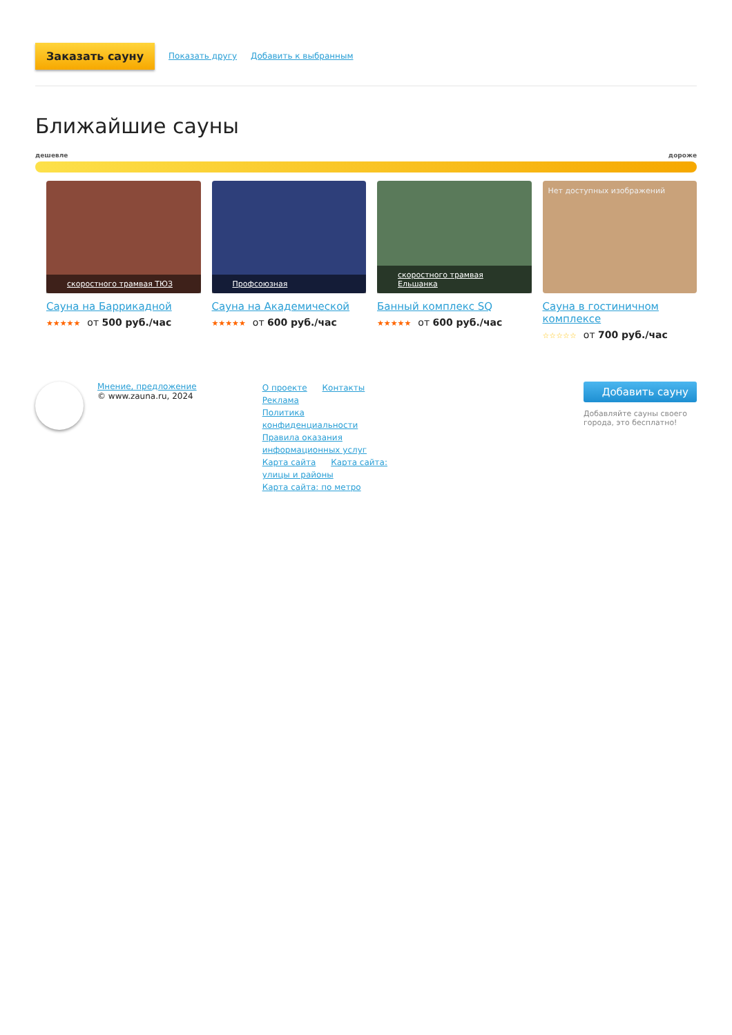Заказать сауну Показать другу Добавить к выбранным
Ближайшие сауны
дешевле дороже
скоростного трамвая ТЮЗ
Сауна на Баррикадной
★★★★★ от 500 руб./час
Профсоюзная
Сауна на Академической
★★★★★ от 600 руб./час
скоростного трамвая Ельшанка
Банный комплекс SQ
★★★★★ от 600 руб./час
Нет доступных изображений
Сауна в гостиничном комплексе
☆☆☆☆☆ от 700 руб./час
Мнение, предложение
© www.zauna.ru, 2024
О проекте Контакты Реклама
Политика конфиденциальности
Правила оказания информационных услуг
Карта сайта Карта сайта: улицы и районы
Карта сайта: по метро
Добавить сауну
Добавляйте сауны своего города, это бесплатно!